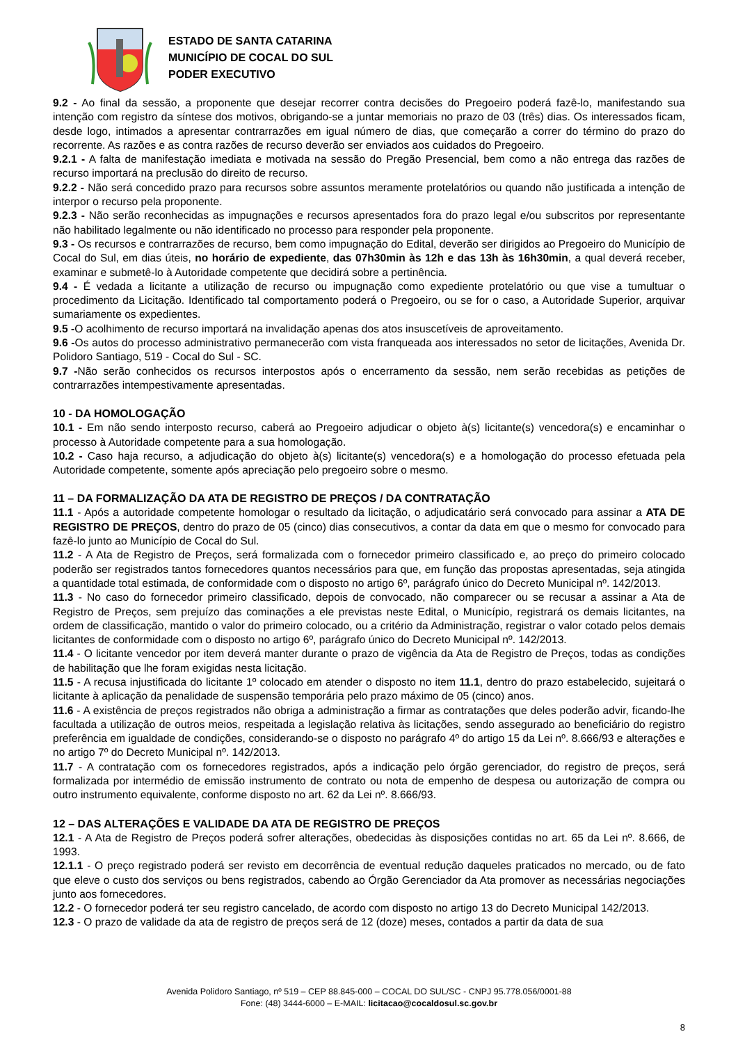ESTADO DE SANTA CATARINA
MUNICÍPIO DE COCAL DO SUL
PODER EXECUTIVO
9.2 - Ao final da sessão, a proponente que desejar recorrer contra decisões do Pregoeiro poderá fazê-lo, manifestando sua intenção com registro da síntese dos motivos, obrigando-se a juntar memoriais no prazo de 03 (três) dias. Os interessados ficam, desde logo, intimados a apresentar contrarrazões em igual número de dias, que começarão a correr do término do prazo do recorrente. As razões e as contra razões de recurso deverão ser enviados aos cuidados do Pregoeiro.
9.2.1 - A falta de manifestação imediata e motivada na sessão do Pregão Presencial, bem como a não entrega das razões de recurso importará na preclusão do direito de recurso.
9.2.2 - Não será concedido prazo para recursos sobre assuntos meramente protelatórios ou quando não justificada a intenção de interpor o recurso pela proponente.
9.2.3 - Não serão reconhecidas as impugnações e recursos apresentados fora do prazo legal e/ou subscritos por representante não habilitado legalmente ou não identificado no processo para responder pela proponente.
9.3 - Os recursos e contrarrazões de recurso, bem como impugnação do Edital, deverão ser dirigidos ao Pregoeiro do Município de Cocal do Sul, em dias úteis, no horário de expediente, das 07h30min às 12h e das 13h às 16h30min, a qual deverá receber, examinar e submetê-lo à Autoridade competente que decidirá sobre a pertinência.
9.4 - É vedada a licitante a utilização de recurso ou impugnação como expediente protelatório ou que vise a tumultuar o procedimento da Licitação. Identificado tal comportamento poderá o Pregoeiro, ou se for o caso, a Autoridade Superior, arquivar sumariamente os expedientes.
9.5 -O acolhimento de recurso importará na invalidação apenas dos atos insuscetíveis de aproveitamento.
9.6 -Os autos do processo administrativo permanecerão com vista franqueada aos interessados no setor de licitações, Avenida Dr. Polidoro Santiago, 519 - Cocal do Sul - SC.
9.7 -Não serão conhecidos os recursos interpostos após o encerramento da sessão, nem serão recebidas as petições de contrarrazões intempestivamente apresentadas.
10 - DA HOMOLOGAÇÃO
10.1 - Em não sendo interposto recurso, caberá ao Pregoeiro adjudicar o objeto à(s) licitante(s) vencedora(s) e encaminhar o processo à Autoridade competente para a sua homologação.
10.2 - Caso haja recurso, a adjudicação do objeto à(s) licitante(s) vencedora(s) e a homologação do processo efetuada pela Autoridade competente, somente após apreciação pelo pregoeiro sobre o mesmo.
11 – DA FORMALIZAÇÃO DA ATA DE REGISTRO DE PREÇOS / DA CONTRATAÇÃO
11.1 - Após a autoridade competente homologar o resultado da licitação, o adjudicatário será convocado para assinar a ATA DE REGISTRO DE PREÇOS, dentro do prazo de 05 (cinco) dias consecutivos, a contar da data em que o mesmo for convocado para fazê-lo junto ao Município de Cocal do Sul.
11.2 - A Ata de Registro de Preços, será formalizada com o fornecedor primeiro classificado e, ao preço do primeiro colocado poderão ser registrados tantos fornecedores quantos necessários para que, em função das propostas apresentadas, seja atingida a quantidade total estimada, de conformidade com o disposto no artigo 6º, parágrafo único do Decreto Municipal nº. 142/2013.
11.3 - No caso do fornecedor primeiro classificado, depois de convocado, não comparecer ou se recusar a assinar a Ata de Registro de Preços, sem prejuízo das cominações a ele previstas neste Edital, o Município, registrará os demais licitantes, na ordem de classificação, mantido o valor do primeiro colocado, ou a critério da Administração, registrar o valor cotado pelos demais licitantes de conformidade com o disposto no artigo 6º, parágrafo único do Decreto Municipal nº. 142/2013.
11.4 - O licitante vencedor por item deverá manter durante o prazo de vigência da Ata de Registro de Preços, todas as condições de habilitação que lhe foram exigidas nesta licitação.
11.5 - A recusa injustificada do licitante 1º colocado em atender o disposto no item 11.1, dentro do prazo estabelecido, sujeitará o licitante à aplicação da penalidade de suspensão temporária pelo prazo máximo de 05 (cinco) anos.
11.6 - A existência de preços registrados não obriga a administração a firmar as contratações que deles poderão advir, ficando-lhe facultada a utilização de outros meios, respeitada a legislação relativa às licitações, sendo assegurado ao beneficiário do registro preferência em igualdade de condições, considerando-se o disposto no parágrafo 4º do artigo 15 da Lei nº. 8.666/93 e alterações e no artigo 7º do Decreto Municipal nº. 142/2013.
11.7 - A contratação com os fornecedores registrados, após a indicação pelo órgão gerenciador, do registro de preços, será formalizada por intermédio de emissão instrumento de contrato ou nota de empenho de despesa ou autorização de compra ou outro instrumento equivalente, conforme disposto no art. 62 da Lei nº. 8.666/93.
12 – DAS ALTERAÇÕES E VALIDADE DA ATA DE REGISTRO DE PREÇOS
12.1 - A Ata de Registro de Preços poderá sofrer alterações, obedecidas às disposições contidas no art. 65 da Lei nº. 8.666, de 1993.
12.1.1 - O preço registrado poderá ser revisto em decorrência de eventual redução daqueles praticados no mercado, ou de fato que eleve o custo dos serviços ou bens registrados, cabendo ao Órgão Gerenciador da Ata promover as necessárias negociações junto aos fornecedores.
12.2 - O fornecedor poderá ter seu registro cancelado, de acordo com disposto no artigo 13 do Decreto Municipal 142/2013.
12.3 - O prazo de validade da ata de registro de preços será de 12 (doze) meses, contados a partir da data de sua
Avenida Polidoro Santiago, nº 519 – CEP 88.845-000 – COCAL DO SUL/SC - CNPJ 95.778.056/0001-88
Fone: (48) 3444-6000 – E-MAIL: licitacao@cocaldosul.sc.gov.br
8